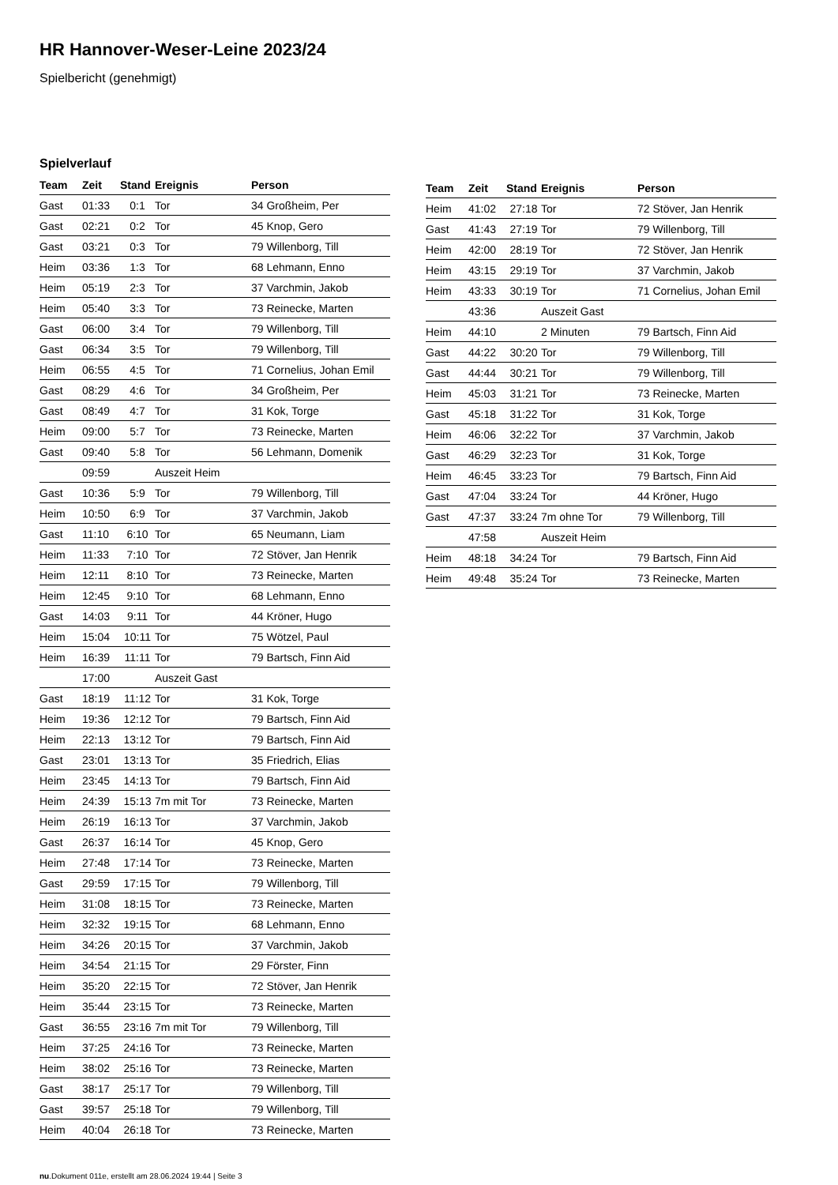HR Hannover-Weser-Leine 2023/24
Spielbericht (genehmigt)
Spielverlauf
| Team | Zeit | Stand | Ereignis | Person |
| --- | --- | --- | --- | --- |
| Gast | 01:33 | 0:1 | Tor | 34 Großheim, Per |
| Gast | 02:21 | 0:2 | Tor | 45 Knop, Gero |
| Gast | 03:21 | 0:3 | Tor | 79 Willenborg, Till |
| Heim | 03:36 | 1:3 | Tor | 68 Lehmann, Enno |
| Heim | 05:19 | 2:3 | Tor | 37 Varchmin, Jakob |
| Heim | 05:40 | 3:3 | Tor | 73 Reinecke, Marten |
| Gast | 06:00 | 3:4 | Tor | 79 Willenborg, Till |
| Gast | 06:34 | 3:5 | Tor | 79 Willenborg, Till |
| Heim | 06:55 | 4:5 | Tor | 71 Cornelius, Johan Emil |
| Gast | 08:29 | 4:6 | Tor | 34 Großheim, Per |
| Gast | 08:49 | 4:7 | Tor | 31 Kok, Torge |
| Heim | 09:00 | 5:7 | Tor | 73 Reinecke, Marten |
| Gast | 09:40 | 5:8 | Tor | 56 Lehmann, Domenik |
| | 09:59 | | Auszeit Heim | |
| Gast | 10:36 | 5:9 | Tor | 79 Willenborg, Till |
| Heim | 10:50 | 6:9 | Tor | 37 Varchmin, Jakob |
| Gast | 11:10 | 6:10 | Tor | 65 Neumann, Liam |
| Heim | 11:33 | 7:10 | Tor | 72 Stöver, Jan Henrik |
| Heim | 12:11 | 8:10 | Tor | 73 Reinecke, Marten |
| Heim | 12:45 | 9:10 | Tor | 68 Lehmann, Enno |
| Gast | 14:03 | 9:11 | Tor | 44 Kröner, Hugo |
| Heim | 15:04 | 10:11 | Tor | 75 Wötzel, Paul |
| Heim | 16:39 | 11:11 | Tor | 79 Bartsch, Finn Aid |
| | 17:00 | | Auszeit Gast | |
| Gast | 18:19 | 11:12 | Tor | 31 Kok, Torge |
| Heim | 19:36 | 12:12 | Tor | 79 Bartsch, Finn Aid |
| Heim | 22:13 | 13:12 | Tor | 79 Bartsch, Finn Aid |
| Gast | 23:01 | 13:13 | Tor | 35 Friedrich, Elias |
| Heim | 23:45 | 14:13 | Tor | 79 Bartsch, Finn Aid |
| Heim | 24:39 | 15:13 | 7m mit Tor | 73 Reinecke, Marten |
| Heim | 26:19 | 16:13 | Tor | 37 Varchmin, Jakob |
| Gast | 26:37 | 16:14 | Tor | 45 Knop, Gero |
| Heim | 27:48 | 17:14 | Tor | 73 Reinecke, Marten |
| Gast | 29:59 | 17:15 | Tor | 79 Willenborg, Till |
| Heim | 31:08 | 18:15 | Tor | 73 Reinecke, Marten |
| Heim | 32:32 | 19:15 | Tor | 68 Lehmann, Enno |
| Heim | 34:26 | 20:15 | Tor | 37 Varchmin, Jakob |
| Heim | 34:54 | 21:15 | Tor | 29 Förster, Finn |
| Heim | 35:20 | 22:15 | Tor | 72 Stöver, Jan Henrik |
| Heim | 35:44 | 23:15 | Tor | 73 Reinecke, Marten |
| Gast | 36:55 | 23:16 | 7m mit Tor | 79 Willenborg, Till |
| Heim | 37:25 | 24:16 | Tor | 73 Reinecke, Marten |
| Heim | 38:02 | 25:16 | Tor | 73 Reinecke, Marten |
| Gast | 38:17 | 25:17 | Tor | 79 Willenborg, Till |
| Gast | 39:57 | 25:18 | Tor | 79 Willenborg, Till |
| Heim | 40:04 | 26:18 | Tor | 73 Reinecke, Marten |
| Team | Zeit | Stand | Ereignis | Person |
| --- | --- | --- | --- | --- |
| Heim | 41:02 | 27:18 | Tor | 72 Stöver, Jan Henrik |
| Gast | 41:43 | 27:19 | Tor | 79 Willenborg, Till |
| Heim | 42:00 | 28:19 | Tor | 72 Stöver, Jan Henrik |
| Heim | 43:15 | 29:19 | Tor | 37 Varchmin, Jakob |
| Heim | 43:33 | 30:19 | Tor | 71 Cornelius, Johan Emil |
| | 43:36 | | Auszeit Gast | |
| Heim | 44:10 | | 2 Minuten | 79 Bartsch, Finn Aid |
| Gast | 44:22 | 30:20 | Tor | 79 Willenborg, Till |
| Gast | 44:44 | 30:21 | Tor | 79 Willenborg, Till |
| Heim | 45:03 | 31:21 | Tor | 73 Reinecke, Marten |
| Gast | 45:18 | 31:22 | Tor | 31 Kok, Torge |
| Heim | 46:06 | 32:22 | Tor | 37 Varchmin, Jakob |
| Gast | 46:29 | 32:23 | Tor | 31 Kok, Torge |
| Heim | 46:45 | 33:23 | Tor | 79 Bartsch, Finn Aid |
| Gast | 47:04 | 33:24 | Tor | 44 Kröner, Hugo |
| Gast | 47:37 | 33:24 | 7m ohne Tor | 79 Willenborg, Till |
| | 47:58 | | Auszeit Heim | |
| Heim | 48:18 | 34:24 | Tor | 79 Bartsch, Finn Aid |
| Heim | 49:48 | 35:24 | Tor | 73 Reinecke, Marten |
nu.Dokument 011e, erstellt am 28.06.2024 19:44 | Seite 3